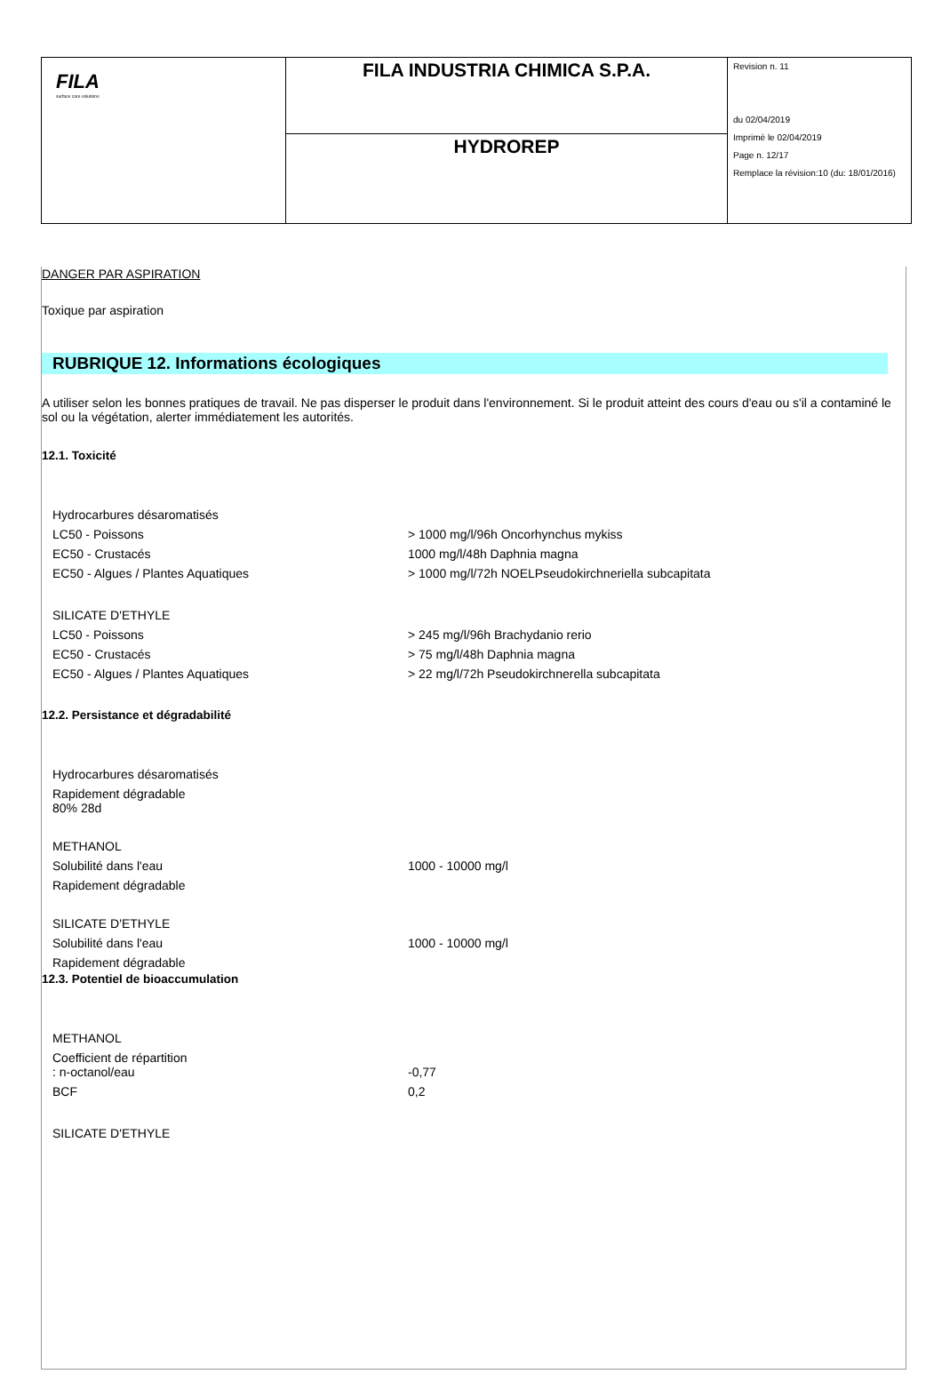| FILA surface care solutions | FILA INDUSTRIA CHIMICA S.P.A. | Revision n. 11 du 02/04/2019 Imprimè le 02/04/2019 Page n. 12/17 Remplace la révision:10 (du: 18/01/2016) |
| | HYDROREP | |
DANGER PAR ASPIRATION
Toxique par aspiration
RUBRIQUE 12. Informations écologiques
A utiliser selon les bonnes pratiques de travail. Ne pas disperser le produit dans l'environnement. Si le produit atteint des cours d'eau ou s'il a contaminé le sol ou la végétation, alerter immédiatement les autorités.
12.1. Toxicité
| Hydrocarbures désaromatisés | |
| LC50 - Poissons | > 1000 mg/l/96h Oncorhynchus mykiss |
| EC50 - Crustacés | 1000 mg/l/48h Daphnia magna |
| EC50 - Algues / Plantes Aquatiques | > 1000 mg/l/72h NOELPseudokirchneriella subcapitata |
| SILICATE D'ETHYLE | |
| LC50 - Poissons | > 245 mg/l/96h Brachydanio rerio |
| EC50 - Crustacés | > 75 mg/l/48h Daphnia magna |
| EC50 - Algues / Plantes Aquatiques | > 22 mg/l/72h Pseudokirchnerella subcapitata |
12.2. Persistance et dégradabilité
| Hydrocarbures désaromatisés | |
| Rapidement dégradable 80% 28d | |
| METHANOL | |
| Solubilité dans l'eau | 1000 - 10000 mg/l |
| Rapidement dégradable | |
| SILICATE D'ETHYLE | |
| Solubilité dans l'eau | 1000 - 10000 mg/l |
| Rapidement dégradable | |
12.3. Potentiel de bioaccumulation
| METHANOL | |
| Coefficient de répartition : n-octanol/eau | -0,77 |
| BCF | 0,2 |
| SILICATE D'ETHYLE | |